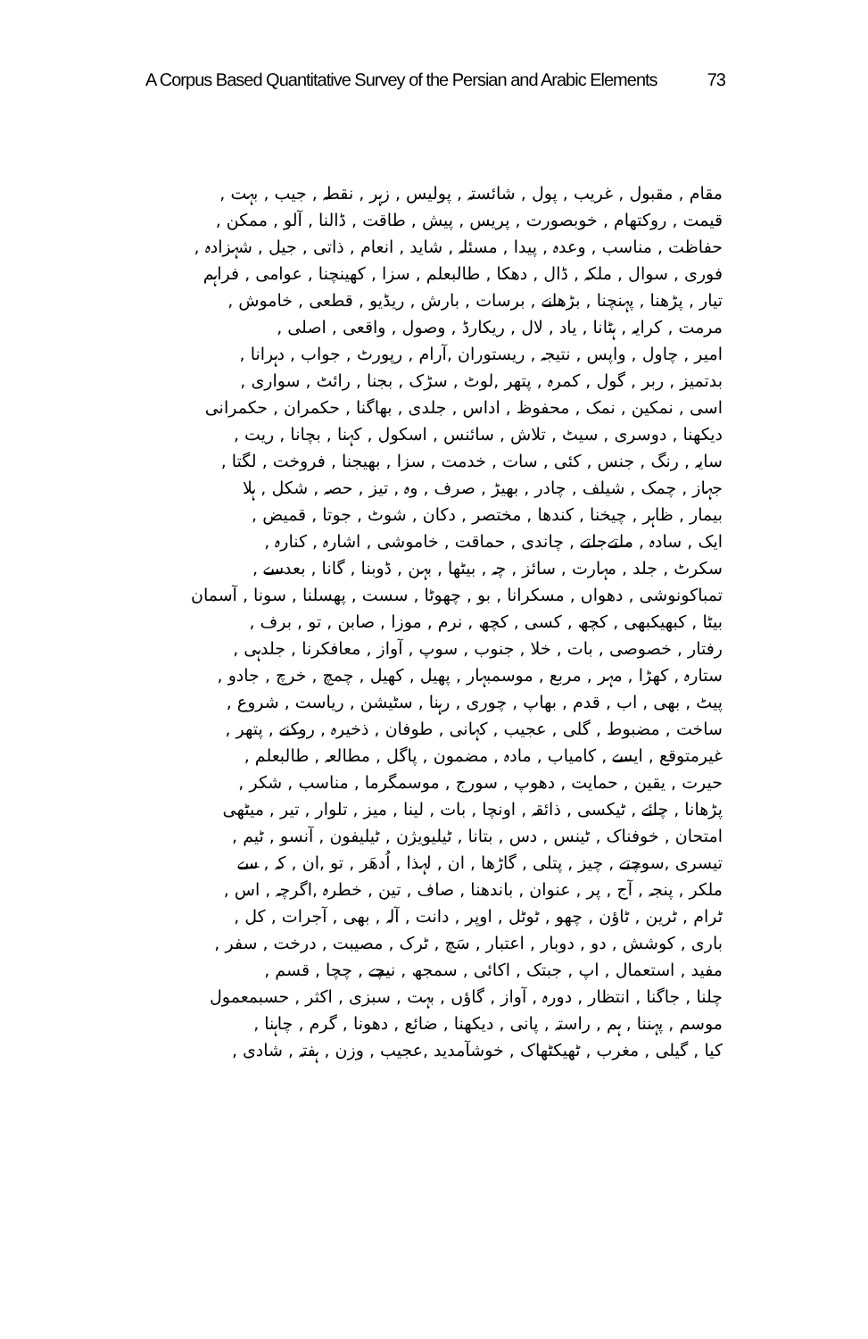A Corpus Based Quantitative Survey of the Persian and Arabic Elements 73
مقام , مقبول , غریب , پول , شائستہ , پولیس , زہر , نقطہ , جیب , بہت ,
قیمت , روکتھام , خوبصورت , پریس , پیش , طاقت , ڈالنا , آلو , ممکن ,
حفاظت , مناسب , وعدہ , پیدا , مسئلہ , شاید , انعام , ذاتی , جیل , شہزادہ ,
فوری , سوال , ملکہ , ڈال , دھکا , طالبعلم , سزا , کھینچنا , عوامی , فراہم
تیار , پڑھنا , پہنچنا , بڑھانے , برسات , بارش , ریڈیو , قطعی , خاموش ,
مرمت , کرایہ , ہٹانا , یاد , لال , ریکارڈ , وصول , واقعی , اصلی ,
امیر , چاول , واپس , نتیجہ , ریستوران ,آرام , رپورٹ , جواب , دہرانا ,
بدتمیز , ربر , گول , کمرہ , پتھر ,لوٹ , سڑک , بجنا , رائٹ , سواری ,
اسی , نمکین , نمک , محفوظ , اداس , جلدی , بھاگنا , حکمران , حکمرانی
دیکھنا , دوسری , سیٹ , تلاش , سائنس , اسکول , کہنا , بچانا , ریت ,
سایہ , رنگ , جنس , کئی , سات , خدمت , سزا , بھیجنا , فروخت , لگتا ,
جہاز , چمک , شیلف , چادر , بھیڑ , صرف , وہ , تیز , حصہ , شکل , ہلا
بیمار , ظاہر , چیخنا , کندھا , مختصر , دکان , شوٹ , جوتا , قمیض ,
ایک , سادہ , ملتےجلتے , چاندی , حماقت , خاموشی , اشارہ , کنارہ ,
سکرٹ , جلد , مہارت , سائز , چہ , بیٹھا , بہن , ڈوبنا , گانا , بعدسے ,
تمباکونوشی , دھواں , مسکرانا , بو , چھوٹا , سست , پھسلنا , سونا , آسمان
بیٹا , کبھیکبھی , کچھ , کسی , کچھ , نرم , موزا , صابن , تو , برف ,
رفتار , خصوصی , بات , خلا , جنوب , سوپ , آواز , معافکرنا , جلدہی ,
ستارہ , کھڑا , مہر , مربع , موسمبہار , پھیل , کھیل , چمچ , خرچ , جادو ,
پیٹ , بھی , اب , قدم , بھاپ , چوری , رہنا , سٹیشن , ریاست , شروع ,
ساخت , مضبوط , گلی , عجیب , کہانی , طوفان , ذخیرہ , روکنے , پتھر ,
غیرمتوقع , ایسے , کامیاب , مادہ , مضمون , پاگل , مطالعہ , طالبعلم ,
حیرت , یقین , حمایت , دھوپ , سورج , موسمگرما , مناسب , شکر ,
پڑھانا , چائے , ٹیکسی , ذائقہ , اونچا , بات , لینا , میز , تلوار , تیر , میٹھی
امتحان , خوفناک , ٹینس , دس , بتانا , ٹیلیویژن , ٹیلیفون , آنسو , ٹیم ,
تیسری ,سوچتے , چیز , پتلی , گاڑھا , ان , لہذا , اُدھَر , تو ,ان , کہ , سے
ملکر , پنجہ , آج , پر , عنوان , باندھنا , صاف , تین , خطرہ ,اگرچہ , اس ,
ٹرام , ٹرین , ٹاؤن , چھو , ٹوٹل , اوپر , دانت , آلہ , بھی , آجرات , کل ,
باری , کوشش , دو , دوبار , اعتبار , سَچ , ٹرک , مصیبت , درخت , سفر ,
مفید , استعمال , اپ , جبتک , اکائی , سمجھ , نیچے , چچا , قسم ,
چلنا , جاگنا , انتظار , دورہ , آواز , گاؤں , بہت , سبزی , اکثر , حسبمعمول
موسم , پہننا , ہم , راستہ , پانی , دیکھنا , ضائع , دھونا , گرم , چاہنا ,
کیا , گیلی , مغرب , ٹھیکٹھاک , خوشآمدید ,عجیب , وزن , ہفتہ , شادی ,